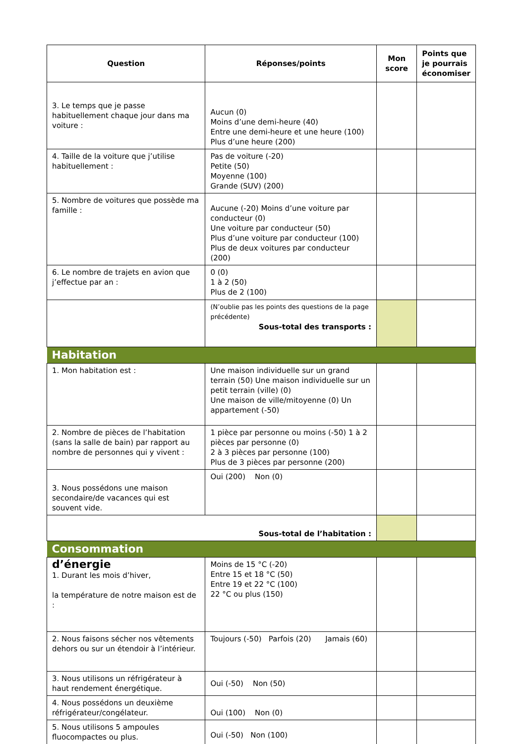| Question | Réponses/points | Mon score | Points que je pourrais économiser |
| --- | --- | --- | --- |
| 3. Le temps que je passe habituellement chaque jour dans ma voiture : | Aucun (0) Moins d’une demi-heure (40) Entre une demi-heure et une heure (100) Plus d’une heure (200) | | |
| 4. Taille de la voiture que j’utilise habituellement : | Pas de voiture (-20) Petite (50) Moyenne (100) Grande (SUV) (200) | | |
| 5. Nombre de voitures que possède ma famille : | Aucune (-20) Moins d’une voiture par conducteur (0) Une voiture par conducteur (50) Plus d’une voiture par conducteur (100) Plus de deux voitures par conducteur (200) | | |
| 6. Le nombre de trajets en avion que j’effectue par an : | 0 (0) 1 à 2 (50) Plus de 2 (100) | | |
| | (N’oublie pas les points des questions de la page précédente) Sous-total des transports : | | |
| Habitation | | | |
| 1. Mon habitation est : | Une maison individuelle sur un grand terrain (50) Une maison individuelle sur un petit terrain (ville) (0) Une maison de ville/mitoyenne (0) Un appartement (-50) | | |
| 2. Nombre de pièces de l’habitation (sans la salle de bain) par rapport au nombre de personnes qui y vivent : | 1 pièce par personne ou moins (-50) 1 à 2 pièces par personne (0) 2 à 3 pièces par personne (100) Plus de 3 pièces par personne (200) | | |
| 3. Nous possédons une maison secondaire/de vacances qui est souvent vide. | Oui (200) Non (0) | | |
| Sous-total de l’habitation : | | | |
| Consommation | | | |
| d’énergie 1. Durant les mois d’hiver, la température de notre maison est de : | Moins de 15 °C (-20) Entre 15 et 18 °C (50) Entre 19 et 22 °C (100) 22 °C ou plus (150) | | |
| 2. Nous faisons sécher nos vêtements dehors ou sur un étendoir à l’intérieur. | Toujours (-50) Parfois (20) Jamais (60) | | |
| 3. Nous utilisons un réfrigérateur à haut rendement énergétique. | Oui (-50) Non (50) | | |
| 4. Nous possédons un deuxième réfrigérateur/congélateur. | Oui (100) Non (0) | | |
| 5. Nous utilisons 5 ampoules fluocompactes ou plus. | Oui (-50) Non (100) | | |